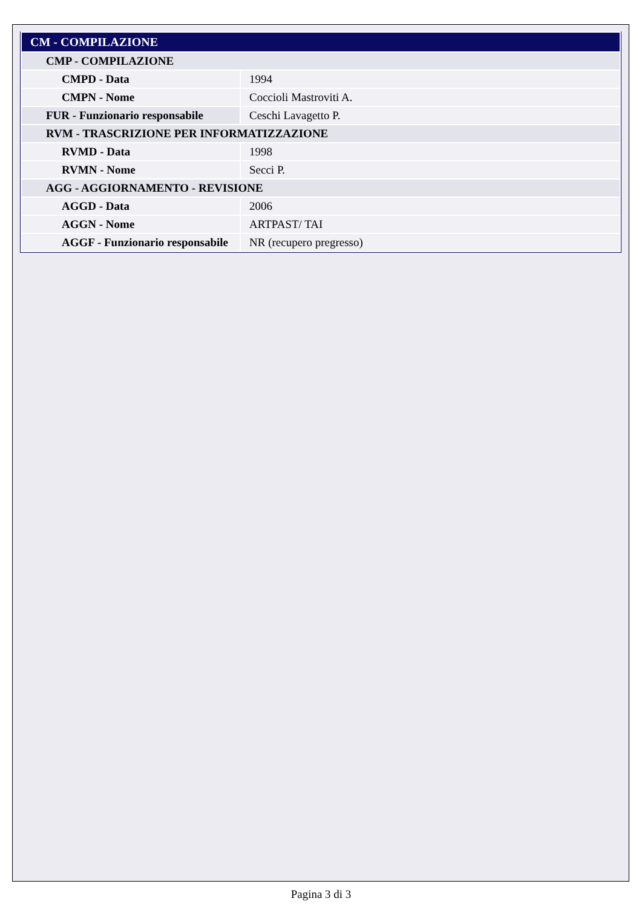| CM - COMPILAZIONE | |
| CMP - COMPILAZIONE | |
| CMPD - Data | 1994 |
| CMPN - Nome | Coccioli Mastroviti A. |
| FUR - Funzionario responsabile | Ceschi Lavagetto P. |
| RVM - TRASCRIZIONE PER INFORMATIZZAZIONE | |
| RVMD - Data | 1998 |
| RVMN - Nome | Secci P. |
| AGG - AGGIORNAMENTO - REVISIONE | |
| AGGD - Data | 2006 |
| AGGN - Nome | ARTPAST/ TAI |
| AGGF - Funzionario responsabile | NR (recupero pregresso) |
Pagina 3 di 3